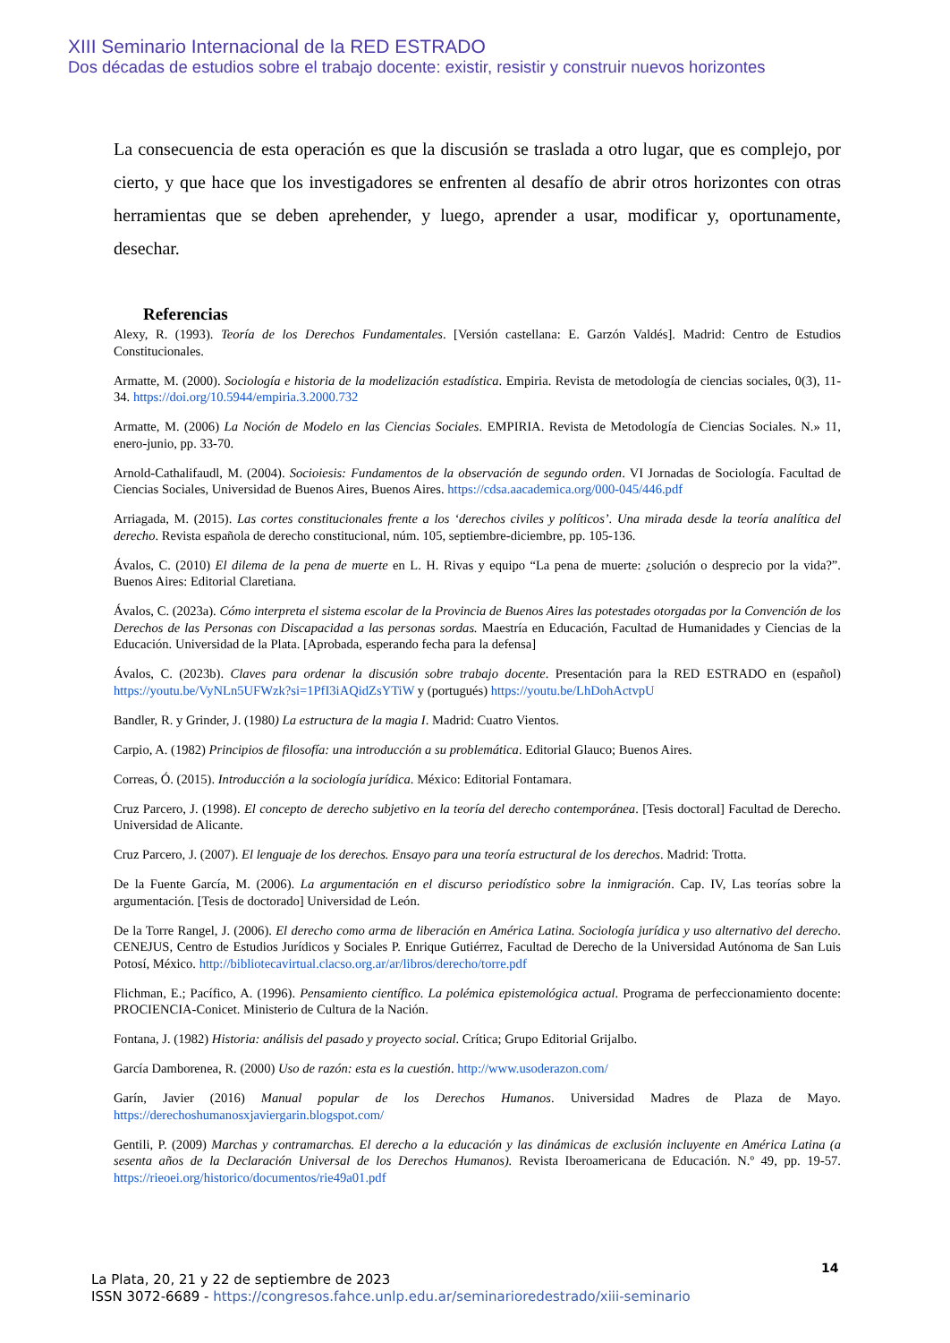XIII Seminario Internacional de la RED ESTRADO
Dos décadas de estudios sobre el trabajo docente: existir, resistir y construir nuevos horizontes
La consecuencia de esta operación es que la discusión se traslada a otro lugar, que es complejo, por cierto, y que hace que los investigadores se enfrenten al desafío de abrir otros horizontes con otras herramientas que se deben aprehender, y luego, aprender a usar, modificar y, oportunamente, desechar.
Referencias
Alexy, R. (1993). Teoría de los Derechos Fundamentales. [Versión castellana: E. Garzón Valdés]. Madrid: Centro de Estudios Constitucionales.
Armatte, M. (2000). Sociología e historia de la modelización estadística. Empiria. Revista de metodología de ciencias sociales, 0(3), 11-34. https://doi.org/10.5944/empiria.3.2000.732
Armatte, M. (2006) La Noción de Modelo en las Ciencias Sociales. EMPIRIA. Revista de Metodología de Ciencias Sociales. N.» 11, enero-junio, pp. 33-70.
Arnold-Cathalifaudl, M. (2004). Socioiesis: Fundamentos de la observación de segundo orden. VI Jornadas de Sociología. Facultad de Ciencias Sociales, Universidad de Buenos Aires, Buenos Aires. https://cdsa.aacademica.org/000-045/446.pdf
Arriagada, M. (2015). Las cortes constitucionales frente a los ‘derechos civiles y políticos’. Una mirada desde la teoría analítica del derecho. Revista española de derecho constitucional, núm. 105, septiembre-diciembre, pp. 105-136.
Ávalos, C. (2010) El dilema de la pena de muerte en L. H. Rivas y equipo “La pena de muerte: ¿solución o desprecio por la vida?”. Buenos Aires: Editorial Claretiana.
Ávalos, C. (2023a). Cómo interpreta el sistema escolar de la Provincia de Buenos Aires las potestades otorgadas por la Convención de los Derechos de las Personas con Discapacidad a las personas sordas. Maestría en Educación, Facultad de Humanidades y Ciencias de la Educación. Universidad de la Plata. [Aprobada, esperando fecha para la defensa]
Ávalos, C. (2023b). Claves para ordenar la discusión sobre trabajo docente. Presentación para la RED ESTRADO en (español) https://youtu.be/VyNLn5UFWzk?si=1PfI3iAQidZsYTiW y (portugués) https://youtu.be/LhDohActvpU
Bandler, R. y Grinder, J. (1980) La estructura de la magia I. Madrid: Cuatro Vientos.
Carpio, A. (1982) Principios de filosofía: una introducción a su problemática. Editorial Glauco; Buenos Aires.
Correas, Ó. (2015). Introducción a la sociología jurídica. México: Editorial Fontamara.
Cruz Parcero, J. (1998). El concepto de derecho subjetivo en la teoría del derecho contemporánea. [Tesis doctoral] Facultad de Derecho. Universidad de Alicante.
Cruz Parcero, J. (2007). El lenguaje de los derechos. Ensayo para una teoría estructural de los derechos. Madrid: Trotta.
De la Fuente García, M. (2006). La argumentación en el discurso periodístico sobre la inmigración. Cap. IV, Las teorías sobre la argumentación. [Tesis de doctorado] Universidad de León.
De la Torre Rangel, J. (2006). El derecho como arma de liberación en América Latina. Sociología jurídica y uso alternativo del derecho. CENEJUS, Centro de Estudios Jurídicos y Sociales P. Enrique Gutiérrez, Facultad de Derecho de la Universidad Autónoma de San Luis Potosí, México. http://bibliotecavirtual.clacso.org.ar/ar/libros/derecho/torre.pdf
Flichman, E.; Pacífico, A. (1996). Pensamiento científico. La polémica epistemológica actual. Programa de perfeccionamiento docente: PROCIENCIA-Conicet. Ministerio de Cultura de la Nación.
Fontana, J. (1982) Historia: análisis del pasado y proyecto social. Crítica; Grupo Editorial Grijalbo.
García Damborenea, R. (2000) Uso de razón: esta es la cuestión. http://www.usoderazon.com/
Garín, Javier (2016) Manual popular de los Derechos Humanos. Universidad Madres de Plaza de Mayo. https://derechoshumanosxjaviergarin.blogspot.com/
Gentili, P. (2009) Marchas y contramarchas. El derecho a la educación y las dinámicas de exclusión incluyente en América Latina (a sesenta años de la Declaración Universal de los Derechos Humanos). Revista Iberoamericana de Educación. N.º 49, pp. 19-57. https://rieoei.org/historico/documentos/rie49a01.pdf
14
La Plata, 20, 21 y 22 de septiembre de 2023
ISSN 3072-6689 - https://congresos.fahce.unlp.edu.ar/seminarioredestrado/xiii-seminario